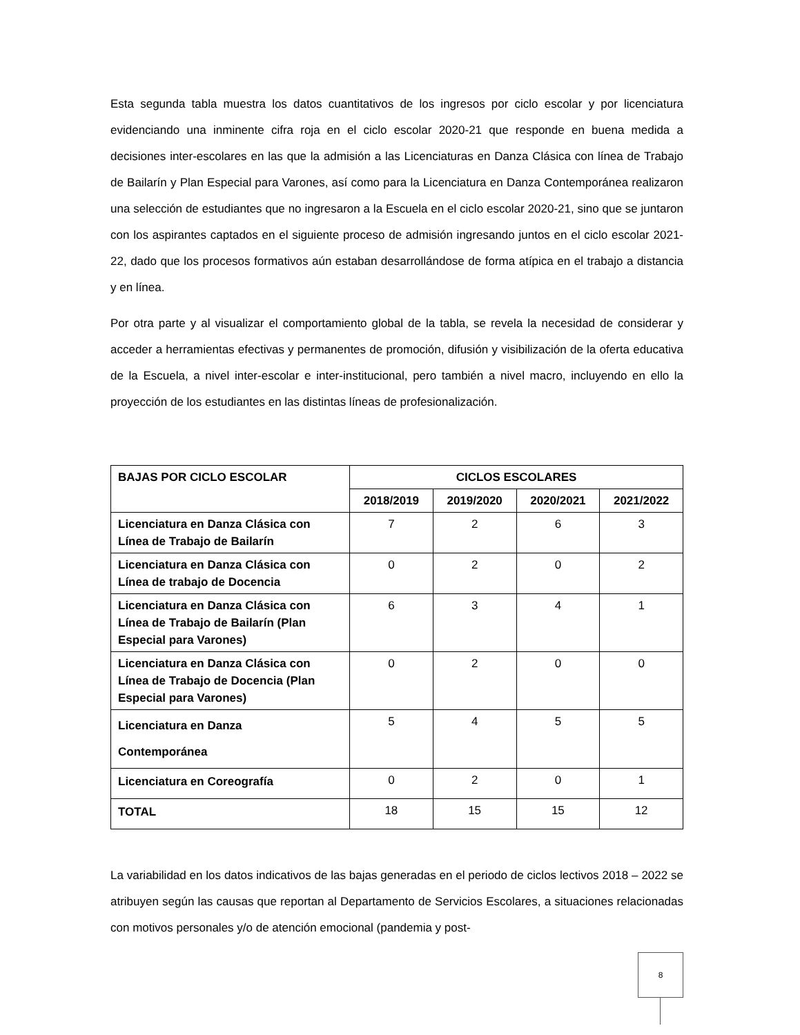Esta segunda tabla muestra los datos cuantitativos de los ingresos por ciclo escolar y por licenciatura evidenciando una inminente cifra roja en el ciclo escolar 2020-21 que responde en buena medida a decisiones inter-escolares en las que la admisión a las Licenciaturas en Danza Clásica con línea de Trabajo de Bailarín y Plan Especial para Varones, así como para la Licenciatura en Danza Contemporánea realizaron una selección de estudiantes que no ingresaron a la Escuela en el ciclo escolar 2020-21, sino que se juntaron con los aspirantes captados en el siguiente proceso de admisión ingresando juntos en el ciclo escolar 2021-22, dado que los procesos formativos aún estaban desarrollándose de forma atípica en el trabajo a distancia y en línea.
Por otra parte y al visualizar el comportamiento global de la tabla, se revela la necesidad de considerar y acceder a herramientas efectivas y permanentes de promoción, difusión y visibilización de la oferta educativa de la Escuela, a nivel inter-escolar e inter-institucional, pero también a nivel macro, incluyendo en ello la proyección de los estudiantes en las distintas líneas de profesionalización.
| BAJAS POR CICLO ESCOLAR | CICLOS ESCOLARES | | | |
| --- | --- | --- | --- | --- |
| | 2018/2019 | 2019/2020 | 2020/2021 | 2021/2022 |
| Licenciatura en Danza Clásica con Línea de Trabajo de Bailarín | 7 | 2 | 6 | 3 |
| Licenciatura en Danza Clásica con Línea de trabajo de Docencia | 0 | 2 | 0 | 2 |
| Licenciatura en Danza Clásica con Línea de Trabajo de Bailarín (Plan Especial para Varones) | 6 | 3 | 4 | 1 |
| Licenciatura en Danza Clásica con Línea de Trabajo de Docencia (Plan Especial para Varones) | 0 | 2 | 0 | 0 |
| Licenciatura en Danza Contemporánea | 5 | 4 | 5 | 5 |
| Licenciatura en Coreografía | 0 | 2 | 0 | 1 |
| TOTAL | 18 | 15 | 15 | 12 |
La variabilidad en los datos indicativos de las bajas generadas en el periodo de ciclos lectivos 2018 – 2022 se atribuyen según las causas que reportan al Departamento de Servicios Escolares, a situaciones relacionadas con motivos personales y/o de atención emocional (pandemia y post-
8